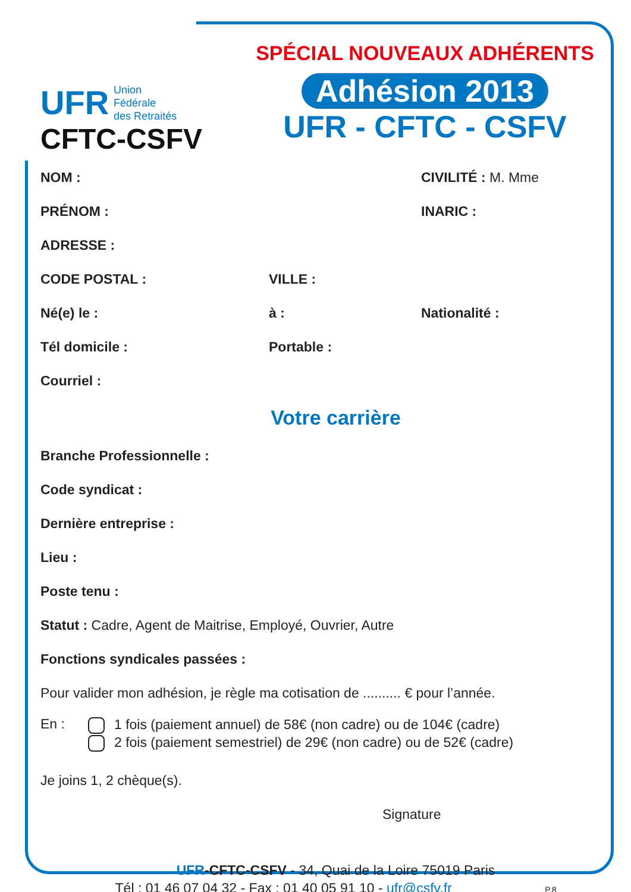UFR Union
Fédérale
des Retraités
CFTC-CSFV
SPÉCIAL NOUVEAUX ADHÉRENTS
Adhésion 2013
UFR - CFTC - CSFV
NOM : CIVILITÉ : M. Mme
PRÉNOM : INARIC :
ADRESSE :
CODE POSTAL : VILLE :
Né(e) le : à : Nationalité :
Tél domicile : Portable :
Courriel :
Votre carrière
Branche Professionnelle :
Code syndicat :
Dernière entreprise :
Lieu :
Poste tenu :
Statut : Cadre, Agent de Maitrise, Employé, Ouvrier, Autre
Fonctions syndicales passées :
Pour valider mon adhésion, je règle ma cotisation de .......... € pour l’année.
En :
1 fois (paiement annuel) de 58€ (non cadre) ou de 104€ (cadre)
2 fois (paiement semestriel) de 29€ (non cadre) ou de 52€ (cadre)
Je joins 1, 2 chèque(s).
Signature
UFR-CFTC-CSFV - 34, Quai de la Loire 75019 Paris
Tél : 01 46 07 04 32 - Fax : 01 40 05 91 10 - ufr@csfv.fr P.8